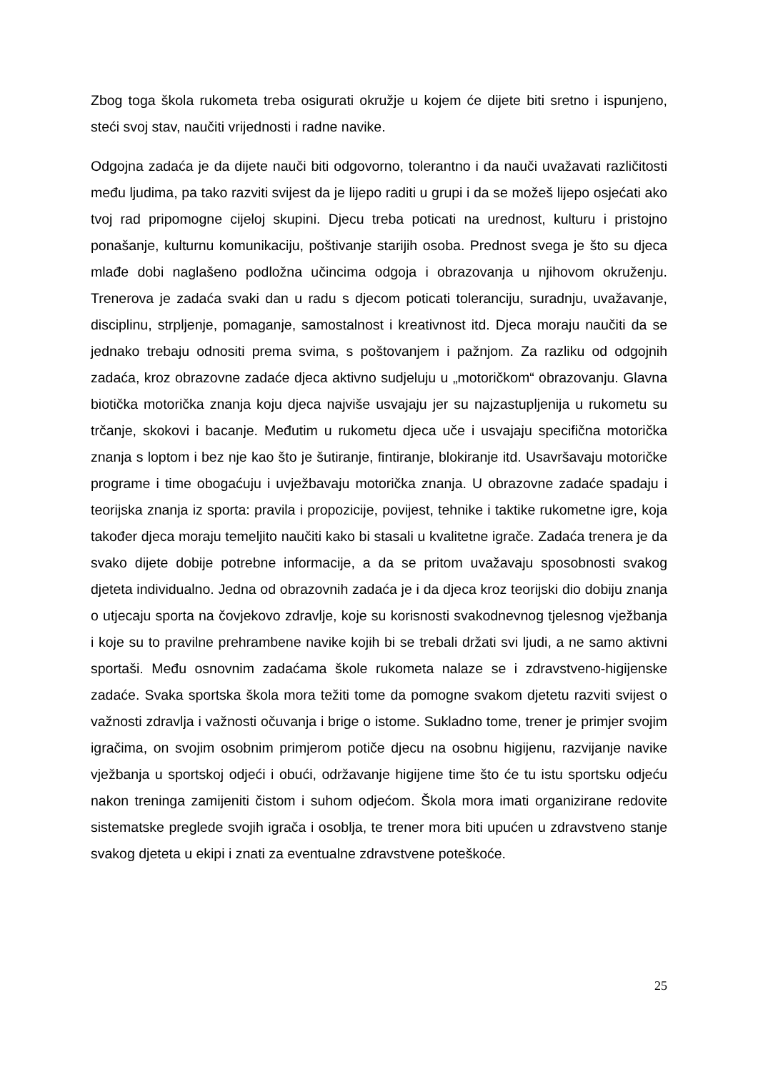Zbog toga škola rukometa treba osigurati okružje u kojem će dijete biti sretno i ispunjeno, steći svoj stav, naučiti vrijednosti i radne navike.
Odgojna zadaća je da dijete nauči biti odgovorno, tolerantno i da nauči uvažavati različitosti među ljudima, pa tako razviti svijest da je lijepo raditi u grupi i da se možeš lijepo osjećati ako tvoj rad pripomogne cijeloj skupini. Djecu treba poticati na urednost, kulturu i pristojno ponašanje, kulturnu komunikaciju, poštivanje starijih osoba. Prednost svega je što su djeca mlađe dobi naglašeno podložna učincima odgoja i obrazovanja u njihovom okruženju. Trenerova je zadaća svaki dan u radu s djecom poticati toleranciju, suradnju, uvažavanje, disciplinu, strpljenje, pomaganje, samostalnost i kreativnost itd. Djeca moraju naučiti da se jednako trebaju odnositi prema svima, s poštovanjem i pažnjom. Za razliku od odgojnih zadaća, kroz obrazovne zadaće djeca aktivno sudjeluju u „motoričkom“ obrazovanju. Glavna biotička motorička znanja koju djeca najviše usvajaju jer su najzastupljenija u rukometu su trčanje, skokovi i bacanje. Međutim u rukometu djeca uče i usvajaju specifična motorička znanja s loptom i bez nje kao što je šutiranje, fintiranje, blokiranje itd. Usavršavaju motoričke programe i time obogaćuju i uvježbavaju motorička znanja. U obrazovne zadaće spadaju i teorijska znanja iz sporta: pravila i propozicije, povijest, tehnike i taktike rukometne igre, koja također djeca moraju temeljito naučiti kako bi stasali u kvalitetne igrače. Zadaća trenera je da svako dijete dobije potrebne informacije, a da se pritom uvažavaju sposobnosti svakog djeteta individualno. Jedna od obrazovnih zadaća je i da djeca kroz teorijski dio dobiju znanja o utjecaju sporta na čovjekovo zdravlje, koje su korisnosti svakodnevnog tjelesnog vježbanja i koje su to pravilne prehrambene navike kojih bi se trebali držati svi ljudi, a ne samo aktivni sportaši. Među osnovnim zadaćama škole rukometa nalaze se i zdravstveno-higijenske zadaće. Svaka sportska škola mora težiti tome da pomogne svakom djetetu razviti svijest o važnosti zdravlja i važnosti očuvanja i brige o istome. Sukladno tome, trener je primjer svojim igračima, on svojim osobnim primjerom potiče djecu na osobnu higijenu, razvijanje navike vježbanja u sportskoj odjeći i obući, održavanje higijene time što će tu istu sportsku odjeću nakon treninga zamijeniti čistom i suhom odjećom. Škola mora imati organizirane redovite sistematske preglede svojih igrača i osoblja, te trener mora biti upućen u zdravstveno stanje svakog djeteta u ekipi i znati za eventualne zdravstvene poteškoće.
25